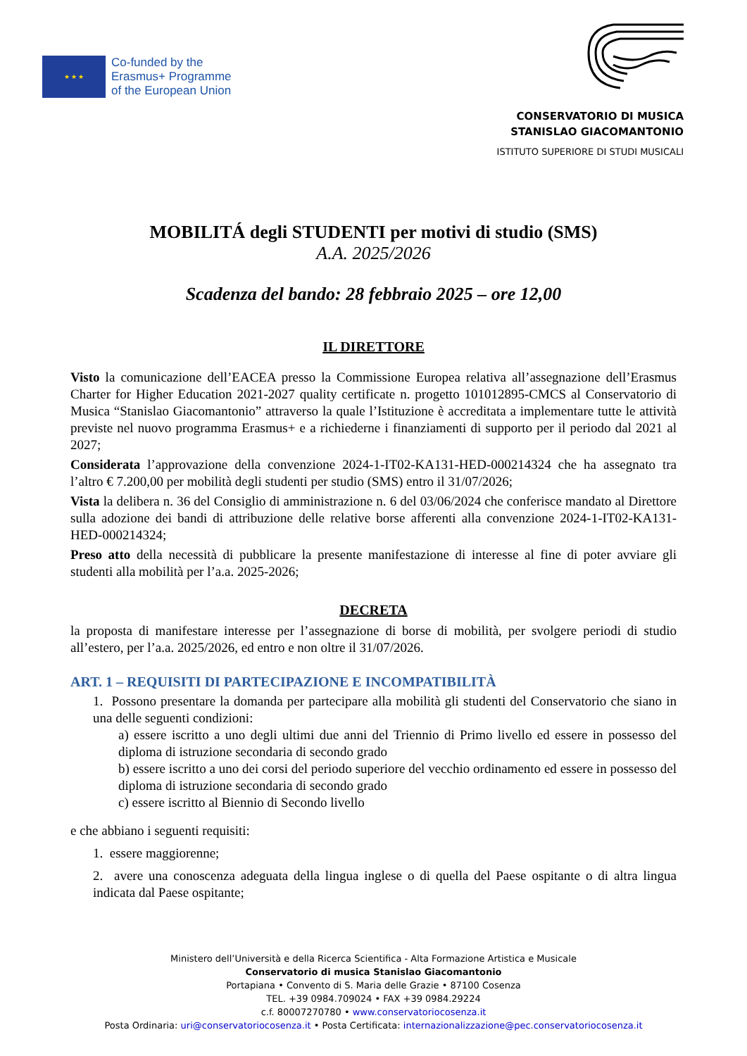★ ★ ★
Co-funded by the
Erasmus+ Programme
of the European Union
CONSERVATORIO DI MUSICA
STANISLAO GIACOMANTONIO
ISTITUTO SUPERIORE DI STUDI MUSICALI
MOBILITÁ degli STUDENTI per motivi di studio (SMS)
A.A. 2025/2026
Scadenza del bando: 28 febbraio 2025 – ore 12,00
IL DIRETTORE
Visto la comunicazione dell’EACEA presso la Commissione Europea relativa all’assegnazione dell’Erasmus Charter for Higher Education 2021-2027 quality certificate n. progetto 101012895-CMCS al Conservatorio di Musica “Stanislao Giacomantonio” attraverso la quale l’Istituzione è accreditata a implementare tutte le attività previste nel nuovo programma Erasmus+ e a richiederne i finanziamenti di supporto per il periodo dal 2021 al 2027;
Considerata l’approvazione della convenzione 2024-1-IT02-KA131-HED-000214324 che ha assegnato tra l’altro € 7.200,00 per mobilità degli studenti per studio (SMS) entro il 31/07/2026;
Vista la delibera n. 36 del Consiglio di amministrazione n. 6 del 03/06/2024 che conferisce mandato al Direttore sulla adozione dei bandi di attribuzione delle relative borse afferenti alla convenzione 2024-1-IT02-KA131-HED-000214324;
Preso atto della necessità di pubblicare la presente manifestazione di interesse al fine di poter avviare gli studenti alla mobilità per l’a.a. 2025-2026;
DECRETA
la proposta di manifestare interesse per l’assegnazione di borse di mobilità, per svolgere periodi di studio all’estero, per l’a.a. 2025/2026, ed entro e non oltre il 31/07/2026.
ART. 1 – REQUISITI DI PARTECIPAZIONE E INCOMPATIBILITÀ
1. Possono presentare la domanda per partecipare alla mobilità gli studenti del Conservatorio che siano in una delle seguenti condizioni:
a) essere iscritto a uno degli ultimi due anni del Triennio di Primo livello ed essere in possesso del diploma di istruzione secondaria di secondo grado
b) essere iscritto a uno dei corsi del periodo superiore del vecchio ordinamento ed essere in possesso del diploma di istruzione secondaria di secondo grado
c) essere iscritto al Biennio di Secondo livello
e che abbiano i seguenti requisiti:
1. essere maggiorenne;
2. avere una conoscenza adeguata della lingua inglese o di quella del Paese ospitante o di altra lingua indicata dal Paese ospitante;
Ministero dell’Università e della Ricerca Scientifica - Alta Formazione Artistica e Musicale
Conservatorio di musica Stanislao Giacomantonio
Portapiana • Convento di S. Maria delle Grazie • 87100 Cosenza
TEL. +39 0984.709024 • FAX +39 0984.29224
c.f. 80007270780 • www.conservatoriocosenza.it
Posta Ordinaria: uri@conservatoriocosenza.it • Posta Certificata: internazionalizzazione@pec.conservatoriocosenza.it